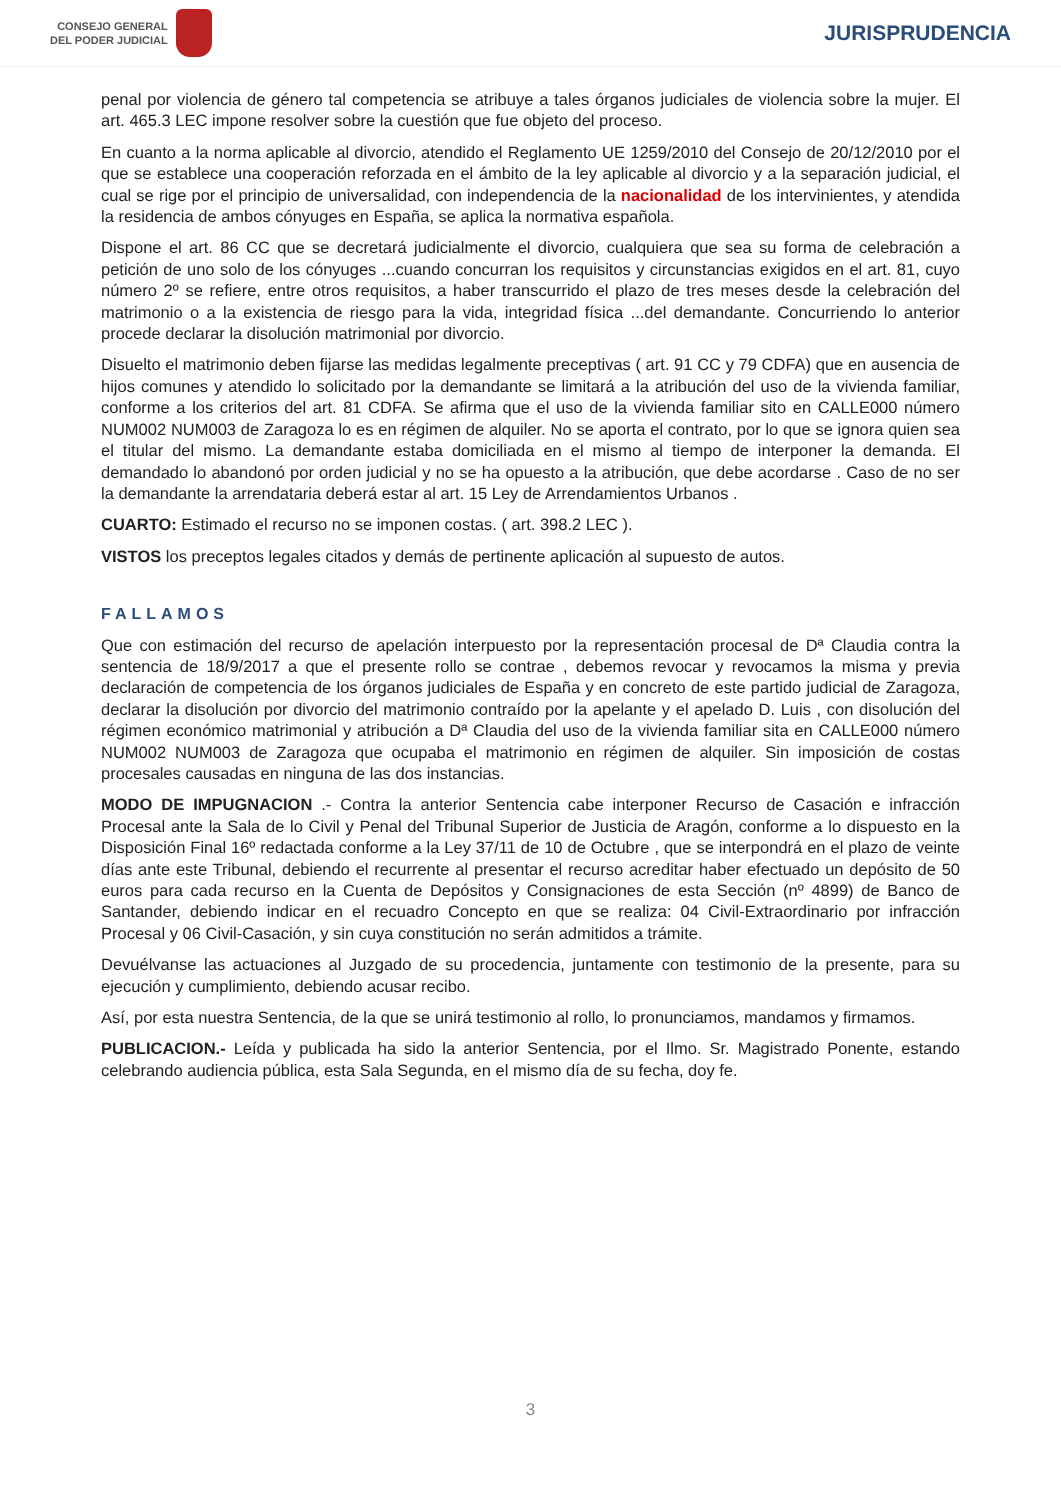CONSEJO GENERAL
DEL PODER JUDICIAL
JURISPRUDENCIA
penal por violencia de género tal competencia se atribuye a tales órganos judiciales de violencia sobre la mujer. El art. 465.3 LEC impone resolver sobre la cuestión que fue objeto del proceso.
En cuanto a la norma aplicable al divorcio, atendido el Reglamento UE 1259/2010 del Consejo de 20/12/2010 por el que se establece una cooperación reforzada en el ámbito de la ley aplicable al divorcio y a la separación judicial, el cual se rige por el principio de universalidad, con independencia de la nacionalidad de los intervinientes, y atendida la residencia de ambos cónyuges en España, se aplica la normativa española.
Dispone el art. 86 CC que se decretará judicialmente el divorcio, cualquiera que sea su forma de celebración a petición de uno solo de los cónyuges ...cuando concurran los requisitos y circunstancias exigidos en el art. 81, cuyo número 2º se refiere, entre otros requisitos, a haber transcurrido el plazo de tres meses desde la celebración del matrimonio o a la existencia de riesgo para la vida, integridad física ...del demandante. Concurriendo lo anterior procede declarar la disolución matrimonial por divorcio.
Disuelto el matrimonio deben fijarse las medidas legalmente preceptivas ( art. 91 CC y 79 CDFA) que en ausencia de hijos comunes y atendido lo solicitado por la demandante se limitará a la atribución del uso de la vivienda familiar, conforme a los criterios del art. 81 CDFA. Se afirma que el uso de la vivienda familiar sito en CALLE000 número NUM002 NUM003 de Zaragoza lo es en régimen de alquiler. No se aporta el contrato, por lo que se ignora quien sea el titular del mismo. La demandante estaba domiciliada en el mismo al tiempo de interponer la demanda. El demandado lo abandonó por orden judicial y no se ha opuesto a la atribución, que debe acordarse . Caso de no ser la demandante la arrendataria deberá estar al art. 15 Ley de Arrendamientos Urbanos .
CUARTO: Estimado el recurso no se imponen costas. ( art. 398.2 LEC ).
VISTOS los preceptos legales citados y demás de pertinente aplicación al supuesto de autos.
FALLAMOS
Que con estimación del recurso de apelación interpuesto por la representación procesal de Dª Claudia contra la sentencia de 18/9/2017 a que el presente rollo se contrae , debemos revocar y revocamos la misma y previa declaración de competencia de los órganos judiciales de España y en concreto de este partido judicial de Zaragoza, declarar la disolución por divorcio del matrimonio contraído por la apelante y el apelado D. Luis , con disolución del régimen económico matrimonial y atribución a Dª Claudia del uso de la vivienda familiar sita en CALLE000 número NUM002 NUM003 de Zaragoza que ocupaba el matrimonio en régimen de alquiler. Sin imposición de costas procesales causadas en ninguna de las dos instancias.
MODO DE IMPUGNACION .- Contra la anterior Sentencia cabe interponer Recurso de Casación e infracción Procesal ante la Sala de lo Civil y Penal del Tribunal Superior de Justicia de Aragón, conforme a lo dispuesto en la Disposición Final 16º redactada conforme a la Ley 37/11 de 10 de Octubre , que se interpondrá en el plazo de veinte días ante este Tribunal, debiendo el recurrente al presentar el recurso acreditar haber efectuado un depósito de 50 euros para cada recurso en la Cuenta de Depósitos y Consignaciones de esta Sección (nº 4899) de Banco de Santander, debiendo indicar en el recuadro Concepto en que se realiza: 04 Civil-Extraordinario por infracción Procesal y 06 Civil-Casación, y sin cuya constitución no serán admitidos a trámite.
Devuélvanse las actuaciones al Juzgado de su procedencia, juntamente con testimonio de la presente, para su ejecución y cumplimiento, debiendo acusar recibo.
Así, por esta nuestra Sentencia, de la que se unirá testimonio al rollo, lo pronunciamos, mandamos y firmamos.
PUBLICACION.- Leída y publicada ha sido la anterior Sentencia, por el Ilmo. Sr. Magistrado Ponente, estando celebrando audiencia pública, esta Sala Segunda, en el mismo día de su fecha, doy fe.
3